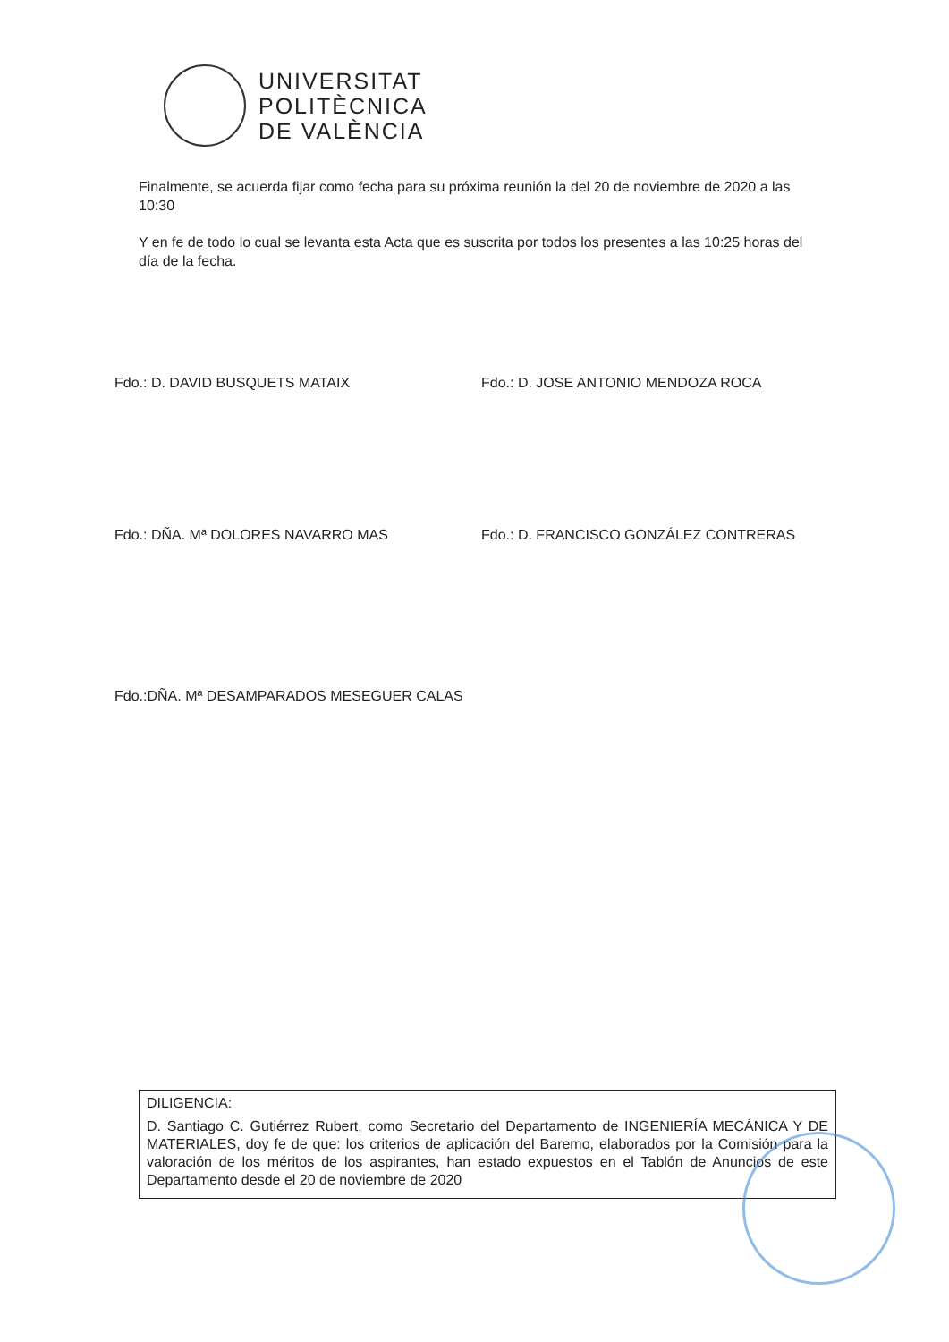UNIVERSITAT
POLITÈCNICA
DE VALÈNCIA
Finalmente, se acuerda fijar como fecha para su próxima reunión la del 20 de noviembre de 2020 a las 10:30
Y en fe de todo lo cual se levanta esta Acta que es suscrita por todos los presentes a las 10:25 horas del día de la fecha.
Fdo.: D. DAVID BUSQUETS MATAIX
Fdo.: D. JOSE ANTONIO MENDOZA ROCA
Fdo.: DÑA. Mª DOLORES NAVARRO MAS
Fdo.: D. FRANCISCO GONZÁLEZ CONTRERAS
Fdo.:DÑA. Mª DESAMPARADOS MESEGUER CALAS
DILIGENCIA:
D. Santiago C. Gutiérrez Rubert, como Secretario del Departamento de INGENIERÍA MECÁNICA Y DE MATERIALES, doy fe de que: los criterios de aplicación del Baremo, elaborados por la Comisión para la valoración de los méritos de los aspirantes, han estado expuestos en el Tablón de Anuncios de este Departamento desde el 20 de noviembre de 2020